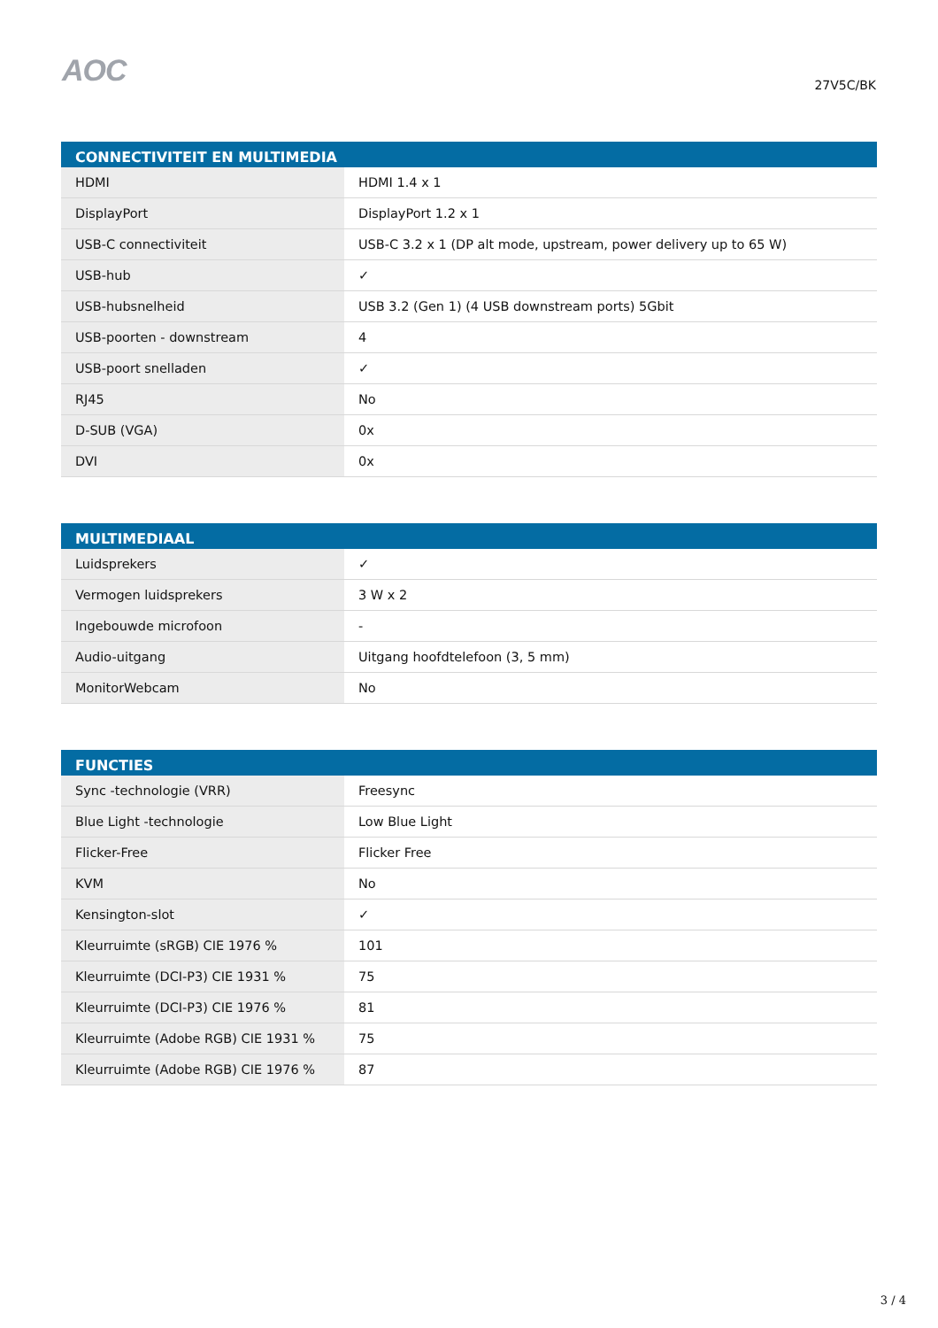AOC
27V5C/BK
| CONNECTIVITEIT EN MULTIMEDIA | |
| --- | --- |
| HDMI | HDMI 1.4 x 1 |
| DisplayPort | DisplayPort 1.2 x 1 |
| USB-C connectiviteit | USB-C 3.2 x 1 (DP alt mode, upstream, power delivery up to 65 W) |
| USB-hub | ✓ |
| USB-hubsnelheid | USB 3.2 (Gen 1) (4 USB downstream ports) 5Gbit |
| USB-poorten - downstream | 4 |
| USB-poort snelladen | ✓ |
| RJ45 | No |
| D-SUB (VGA) | 0x |
| DVI | 0x |
| MULTIMEDIAAL | |
| --- | --- |
| Luidsprekers | ✓ |
| Vermogen luidsprekers | 3 W x 2 |
| Ingebouwde microfoon | - |
| Audio-uitgang | Uitgang hoofdtelefoon (3, 5 mm) |
| MonitorWebcam | No |
| FUNCTIES | |
| --- | --- |
| Sync -technologie (VRR) | Freesync |
| Blue Light -technologie | Low Blue Light |
| Flicker-Free | Flicker Free |
| KVM | No |
| Kensington-slot | ✓ |
| Kleurruimte (sRGB) CIE 1976 % | 101 |
| Kleurruimte (DCI-P3) CIE 1931 % | 75 |
| Kleurruimte (DCI-P3) CIE 1976 % | 81 |
| Kleurruimte (Adobe RGB) CIE 1931 % | 75 |
| Kleurruimte (Adobe RGB) CIE 1976 % | 87 |
3 / 4